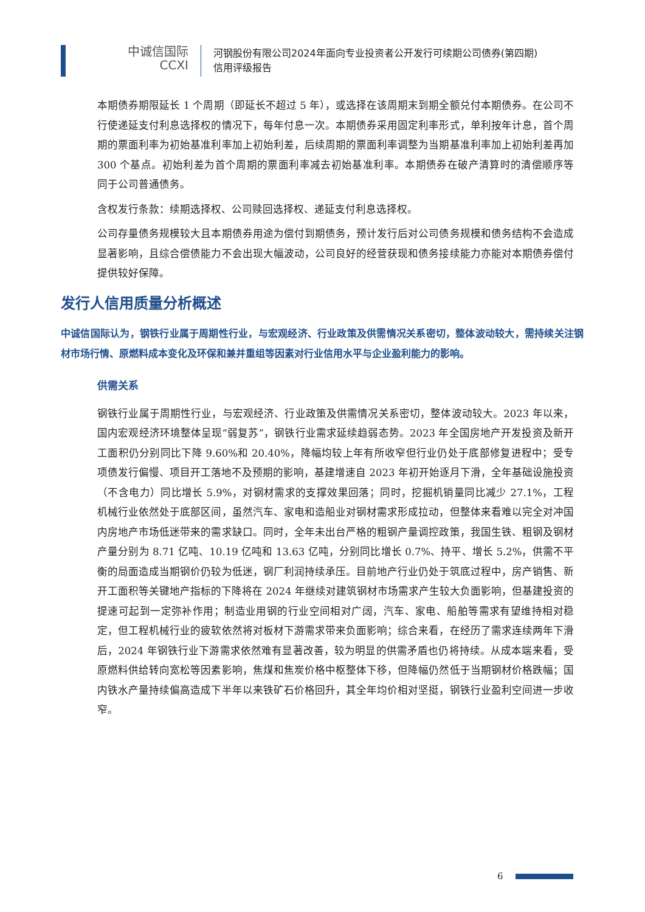中诚信国际
CCXI
河钢股份有限公司2024年面向专业投资者公开发行可续期公司债券(第四期)
信用评级报告
本期债券期限延长 1 个周期（即延长不超过 5 年），或选择在该周期末到期全额兑付本期债券。在公司不行使递延支付利息选择权的情况下，每年付息一次。本期债券采用固定利率形式，单利按年计息，首个周期的票面利率为初始基准利率加上初始利差，后续周期的票面利率调整为当期基准利率加上初始利差再加 300 个基点。初始利差为首个周期的票面利率减去初始基准利率。本期债券在破产清算时的清偿顺序等同于公司普通债务。
含权发行条款：续期选择权、公司赎回选择权、递延支付利息选择权。
公司存量债务规模较大且本期债券用途为偿付到期债务，预计发行后对公司债务规模和债务结构不会造成显著影响，且综合偿债能力不会出现大幅波动，公司良好的经营获现和债务接续能力亦能对本期债券偿付提供较好保障。
发行人信用质量分析概述
中诚信国际认为，钢铁行业属于周期性行业，与宏观经济、行业政策及供需情况关系密切，整体波动较大，需持续关注钢材市场行情、原燃料成本变化及环保和兼并重组等因素对行业信用水平与企业盈利能力的影响。
供需关系
钢铁行业属于周期性行业，与宏观经济、行业政策及供需情况关系密切，整体波动较大。2023 年以来，国内宏观经济环境整体呈现“弱复苏”，钢铁行业需求延续趋弱态势。2023 年全国房地产开发投资及新开工面积仍分别同比下降 9.60%和 20.40%，降幅均较上年有所收窄但行业仍处于底部修复进程中；受专项债发行偏慢、项目开工落地不及预期的影响，基建增速自 2023 年初开始逐月下滑，全年基础设施投资（不含电力）同比增长 5.9%，对钢材需求的支撑效果回落；同时，挖掘机销量同比减少 27.1%，工程机械行业依然处于底部区间，虽然汽车、家电和造船业对钢材需求形成拉动，但整体来看难以完全对冲国内房地产市场低迷带来的需求缺口。同时，全年未出台严格的粗钢产量调控政策，我国生铁、粗钢及钢材产量分别为 8.71 亿吨、10.19 亿吨和 13.63 亿吨，分别同比增长 0.7%、持平、增长 5.2%，供需不平衡的局面造成当期钢价仍较为低迷，钢厂利润持续承压。目前地产行业仍处于筑底过程中，房产销售、新开工面积等关键地产指标的下降将在 2024 年继续对建筑钢材市场需求产生较大负面影响，但基建投资的提速可起到一定弥补作用；制造业用钢的行业空间相对广阔，汽车、家电、船舶等需求有望维持相对稳定，但工程机械行业的疲软依然将对板材下游需求带来负面影响；综合来看，在经历了需求连续两年下滑后，2024 年钢铁行业下游需求依然难有显著改善，较为明显的供需矛盾也仍将持续。从成本端来看，受原燃料供给转向宽松等因素影响，焦煤和焦炭价格中枢整体下移，但降幅仍然低于当期钢材价格跌幅；国内铁水产量持续偏高造成下半年以来铁矿石价格回升，其全年均价相对坚挺，钢铁行业盈利空间进一步收窄。
6